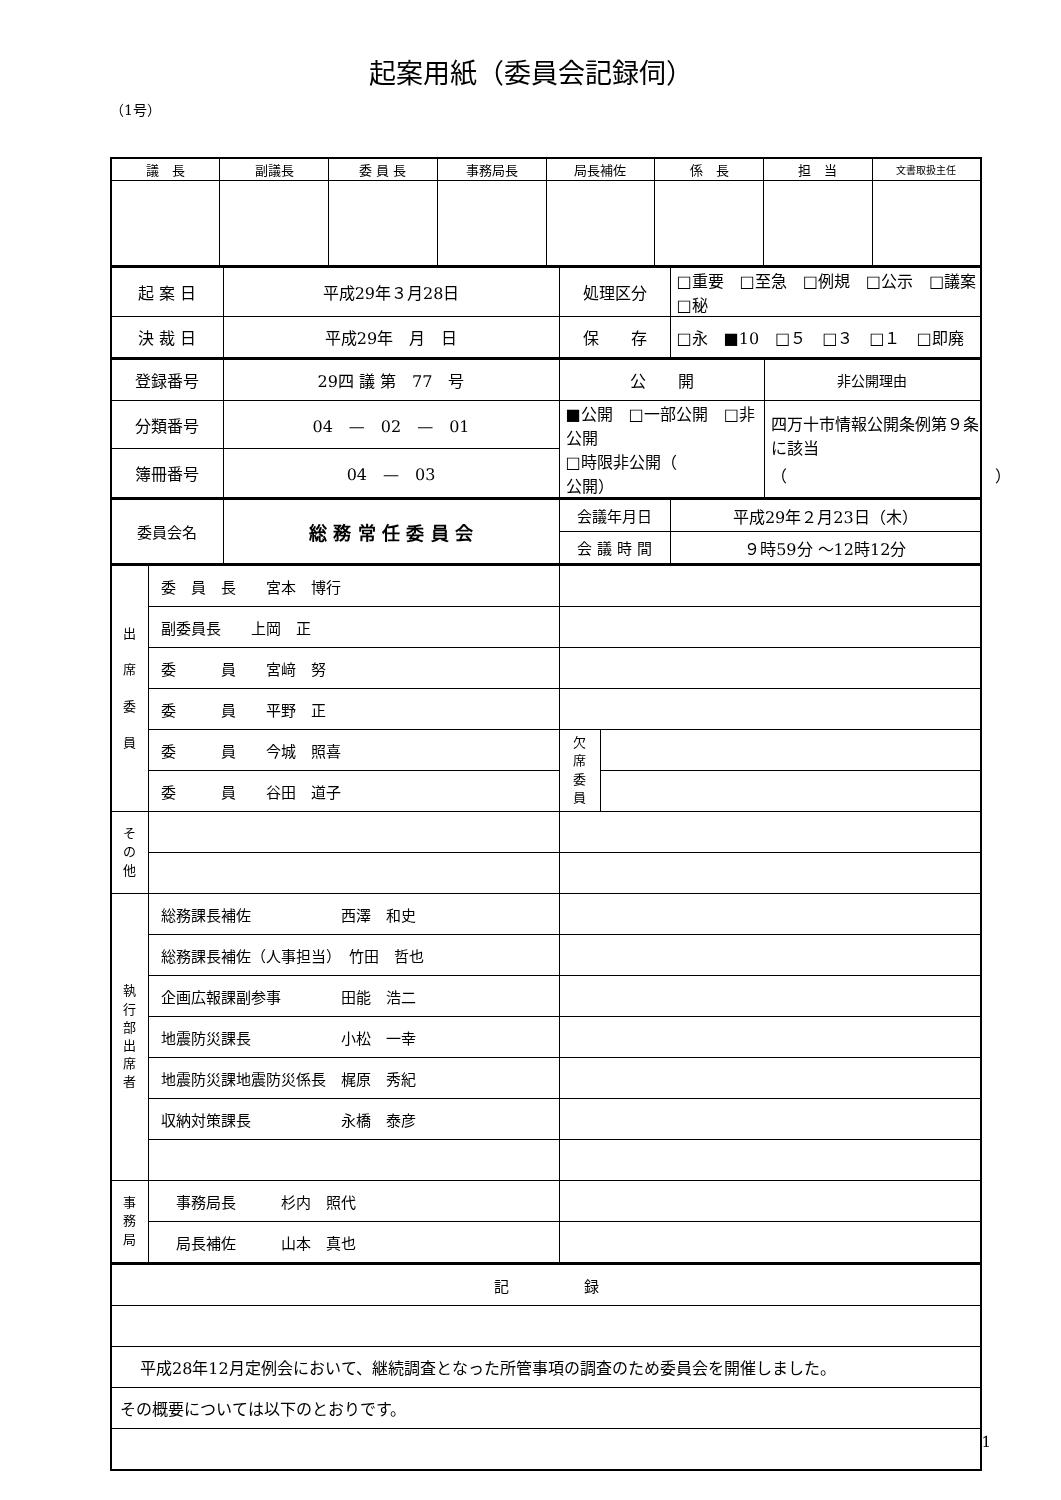起案用紙（委員会記録伺）
（1号）
| 議 長 | 副議長 | 委 員 長 | 事務局長 | 局長補佐 | 係 長 | 担 当 | 文書取扱主任 |
| --- | --- | --- | --- | --- | --- | --- | --- |
| 起 案 日 | 平成29年３月28日 | 処理区分 | □重要 □至急 □例規 □公示 □議案 □秘 |
| 決 裁 日 | 平成29年 月 日 | 保 存 | □永 ■10 □５ □３ □１ □即廃 |
| 登録番号 | 29四 議 第 77 号 | 公 開 | 非公開理由 |
| 分類番号 | 04 — 02 — 01 | ■公開 □一部公開 □非公開 □時限非公開（ 公開） | 四万十市情報公開条例第９条に該当 （ ） |
| 簿冊番号 | 04 — 03 | | |
| 委員会名 | 総 務 常 任 委 員 会 | 会議年月日 | 平成29年２月23日（木） |
| | | 会 議 時 間 | ９時59分 ～12時12分 |
| 出 席 委 員 | 委 員 長 宮本 博行 | | |
| | 副委員長 上岡 正 | | |
| | 委 員 宮﨑 努 | | |
| | 委 員 平野 正 | | |
| | 委 員 今城 照喜 | 欠 席 委 員 | |
| | 委 員 谷田 道子 | | |
| そ の 他 | | | |
| 執 行 部 出 席 者 | 総務課長補佐 西澤 和史 | | |
| | 総務課長補佐（人事担当） 竹田 哲也 | | |
| | 企画広報課副参事 田能 浩二 | | |
| | 地震防災課長 小松 一幸 | | |
| | 地震防災課地震防災係長 梶原 秀紀 | | |
| | 収納対策課長 永橋 泰彦 | | |
| 事 務 局 | 事務局長 杉内 照代 | | |
| | 局長補佐 山本 真也 | | |
| 記 録 |
| 平成28年12月定例会において、継続調査となった所管事項の調査のため委員会を開催しました。 |
| その概要については以下のとおりです。 |
1